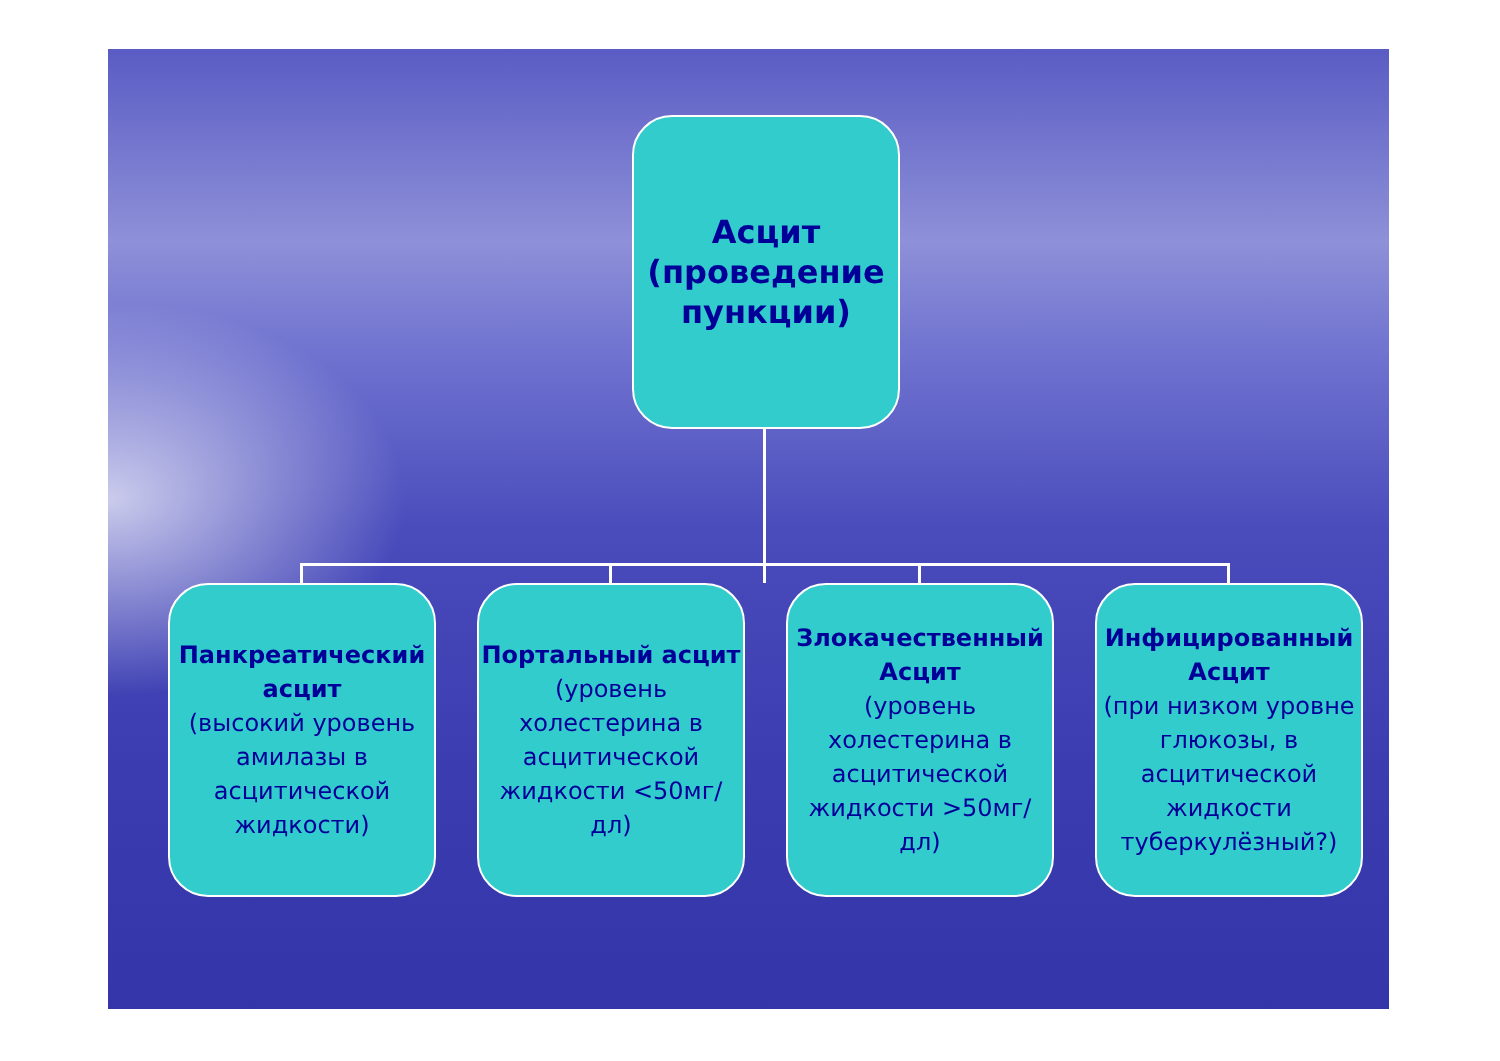Асцит (проведение пункции)
Панкреатический асцит
(высокий уровень амилазы в асцитической жидкости)
Портальный асцит
(уровень холестерина в асцитической жидкости <50мг/дл)
Злокачественный Асцит
(уровень холестерина в асцитической жидкости >50мг/дл)
Инфицированный Асцит
(при низком уровне глюкозы, в асцитической жидкости туберкулёзный?)